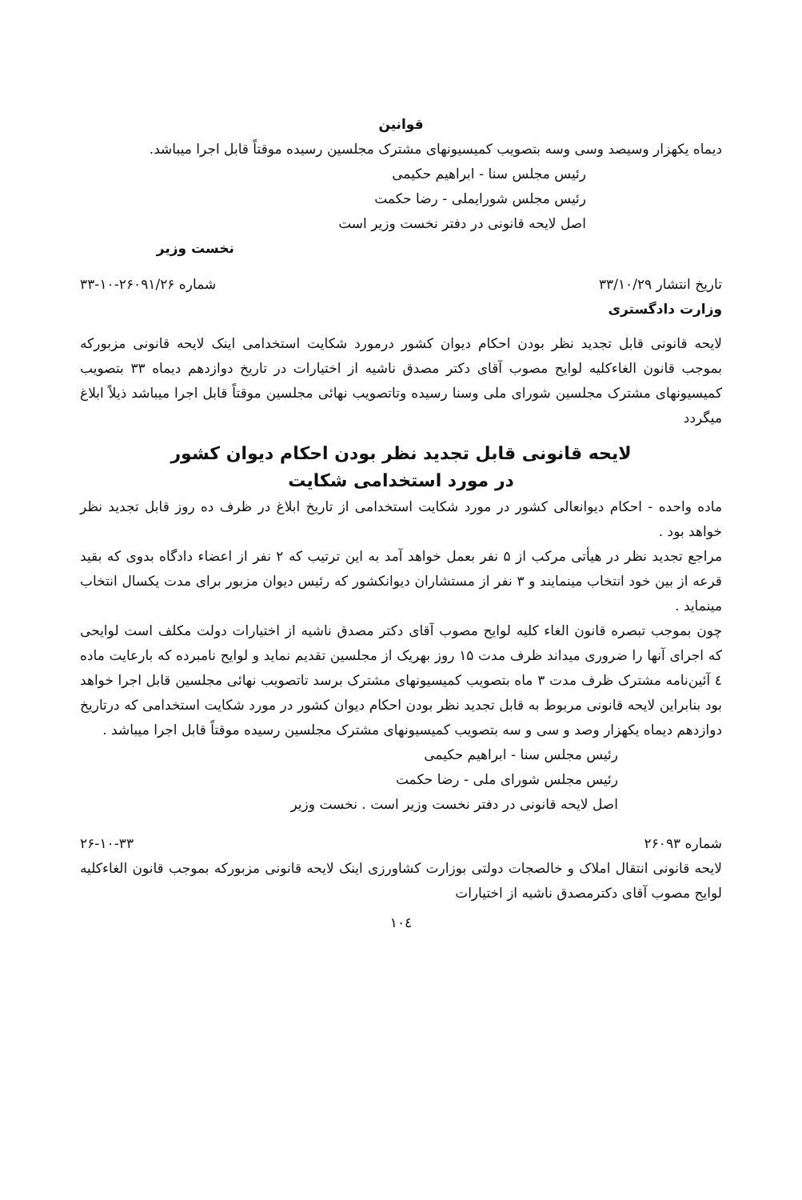قوانین
دیماه یکهزار وسیصد وسی وسه بتصویب کمیسیونهای مشترک مجلسین رسیده موقتاً قابل اجرا میباشد.
رئیس مجلس سنا - ابراهیم حکیمی
رئیس مجلس شورایملی - رضا حکمت
اصل لایحه قانونی در دفتر نخست وزیر است
نخست وزیر
تاریخ انتشار ۳۳/۱۰/۲۹ شماره ۲۶۰۹۱/۲۶-۱۰-۳۳
وزارت دادگستری
لایحه قانونی قابل تجدید نظر بودن احکام دیوان کشور درمورد شکایت استخدامی اینک لایحه قانونی مزبورکه بموجب قانون الغاءکلیه لوایح مصوب آقای دکتر مصدق ناشیه از اختیارات در تاریخ دوازدهم دیماه ۳۳ بتصویب کمیسیونهای مشترک مجلسین شورای ملی وسنا رسیده وتاتصویب نهائی مجلسین موقتاً قابل اجرا میباشد ذیلاً ابلاغ میگردد
لایحه قانونی قابل تجدید نظر بودن احکام دیوان کشور
در مورد استخدامی شکایت
ماده واحده - احکام دیوانعالی کشور در مورد شکایت استخدامی از تاریخ ابلاغ در ظرف ده روز قابل تجدید نظر خواهد بود .
مراجع تجدید نظر در هیأتی مرکب از ۵ نفر بعمل خواهد آمد به این ترتیب که ۲ نفر از اعضاء دادگاه بدوی که بقید قرعه از بین خود انتخاب مینمایند و ۳ نفر از مستشاران دیوانکشور که رئیس دیوان مزبور برای مدت یکسال انتخاب مینماید .
چون بموجب تبصره قانون الغاء کلیه لوایح مصوب آقای دکتر مصدق ناشیه از اختیارات دولت مکلف است لوایحی که اجرای آنها را ضروری میداند ظرف مدت ۱۵ روز بهریک از مجلسین تقدیم نماید و لوایح نامبرده که بارعایت ماده ٤ آئین‌نامه مشترک ظرف مدت ۳ ماه بتصویب کمیسیونهای مشترک برسد تاتصویب نهائی مجلسین قابل اجرا خواهد بود بنابراین لایحه قانونی مربوط به قابل تجدید نظر بودن احکام دیوان کشور در مورد شکایت استخدامی که درتاریخ دوازدهم دیماه یکهزار وصد و سی و سه بتصویب کمیسیونهای مشترک مجلسین رسیده موقتاً قابل اجرا میباشد .
رئیس مجلس سنا - ابراهیم حکیمی
رئیس مجلس شورای ملی - رضا حکمت
اصل لایحه قانونی در دفتر نخست وزیر است . نخست وزیر
شماره ۲۶۰۹۳ ۲۶-۱۰-۳۳
لایحه قانونی انتقال املاک و خالصجات دولتی بوزارت کشاورزی اینک لایحه قانونی مزبورکه بموجب قانون الغاءکلیه لوایح مصوب آقای دکترمصدق ناشیه از اختیارات
۱۰٤